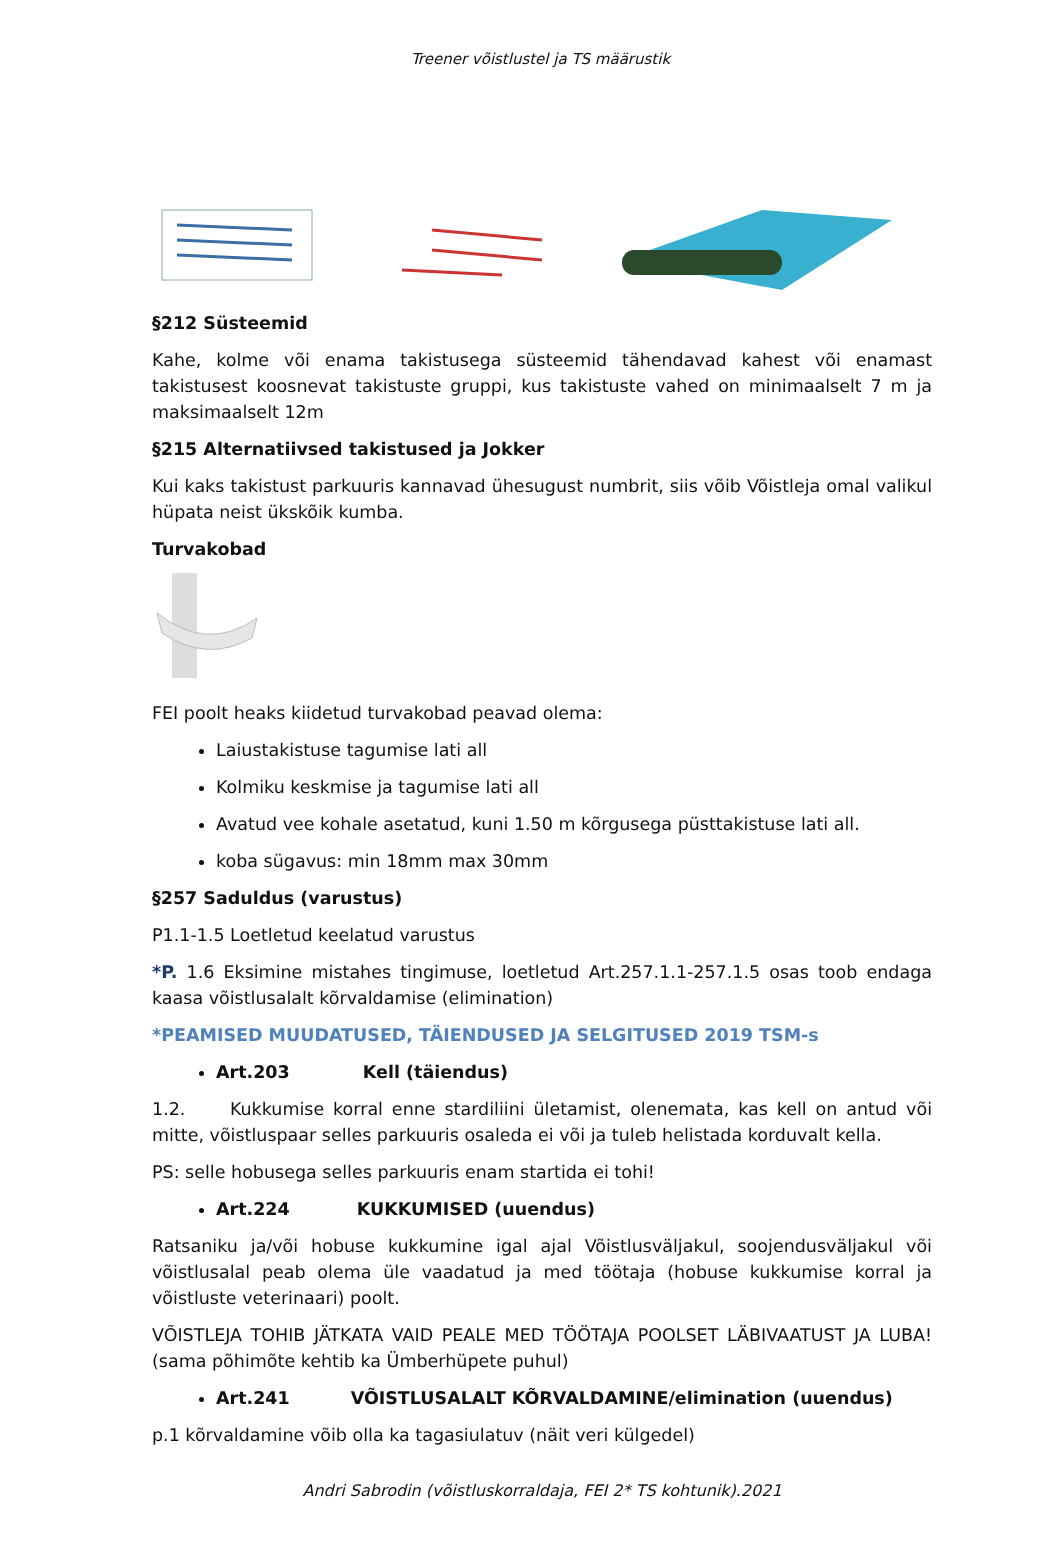Treener võistlustel ja TS määrustik
§212 Süsteemid
Kahe, kolme või enama takistusega süsteemid tähendavad kahest või enamast takistusest koosnevat takistuste gruppi, kus takistuste vahed on minimaalselt 7 m ja maksimaalselt 12m
§215 Alternatiivsed takistused ja Jokker
Kui kaks takistust parkuuris kannavad ühesugust numbrit, siis võib Võistleja omal valikul hüpata neist ükskõik kumba.
Turvakobad
FEI poolt heaks kiidetud turvakobad peavad olema:
Laiustakistuse tagumise lati all
Kolmiku keskmise ja tagumise lati all
Avatud vee kohale asetatud, kuni 1.50 m kõrgusega püsttakistuse lati all.
koba sügavus: min 18mm max 30mm
§257 Saduldus (varustus)
P1.1-1.5 Loetletud keelatud varustus
*P. 1.6 Eksimine mistahes tingimuse, loetletud Art.257.1.1-257.1.5 osas toob endaga kaasa võistlusalalt kõrvaldamise (elimination)
*PEAMISED MUUDATUSED, TÄIENDUSED JA SELGITUSED 2019 TSM-s
Art.203 Kell (täiendus)
1.2. Kukkumise korral enne stardiliini ületamist, olenemata, kas kell on antud või mitte, võistluspaar selles parkuuris osaleda ei või ja tuleb helistada korduvalt kella.
PS: selle hobusega selles parkuuris enam startida ei tohi!
Art.224 KUKKUMISED (uuendus)
Ratsaniku ja/või hobuse kukkumine igal ajal Võistlusväljakul, soojendusväljakul või võistlusalal peab olema üle vaadatud ja med töötaja (hobuse kukkumise korral ja võistluste veterinaari) poolt.
VÕISTLEJA TOHIB JÄTKATA VAID PEALE MED TÖÖTAJA POOLSET LÄBIVAATUST JA LUBA! (sama põhimõte kehtib ka Ümberhüpete puhul)
Art.241 VÕISTLUSALALT KÕRVALDAMINE/elimination (uuendus)
p.1 kõrvaldamine võib olla ka tagasiulatuv (näit veri külgedel)
Andri Sabrodin (võistluskorraldaja, FEI 2* TS kohtunik).2021